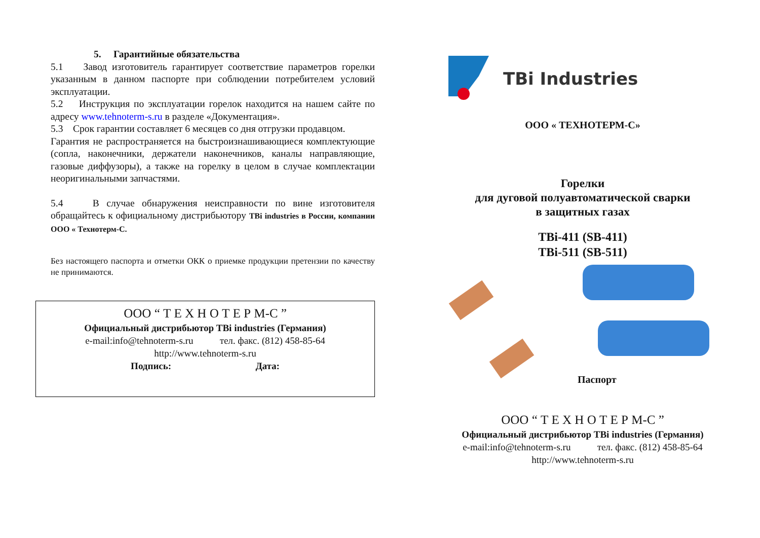5. Гарантийные обязательства
5.1 Завод изготовитель гарантирует соответствие параметров горелки указанным в данном паспорте при соблюдении потребителем условий эксплуатации.
5.2 Инструкция по эксплуатации горелок находится на нашем сайте по адресу www.tehnoterm-s.ru в разделе «Документация».
5.3 Срок гарантии составляет 6 месяцев со дня отгрузки продавцом.
Гарантия не распространяется на быстроизнашивающиеся комплектующие (сопла, наконечники, держатели наконечников, каналы направляющие, газовые диффузоры), а также на горелку в целом в случае комплектации неоригинальными запчастями.
5.4 В случае обнаружения неисправности по вине изготовителя обращайтесь к официальному дистрибьютору TBi industries в России, компании ООО « Технотерм-С.
Без настоящего паспорта и отметки ОКК о приемке продукции претензии по качеству не принимаются.
ООО “ Т Е Х Н О Т Е Р М-С ”
Официальный дистрибьютор TBi industries (Германия)
e-mail:info@tehnoterm-s.ru тел. факс. (812) 458-85-64
http://www.tehnoterm-s.ru
Подпись: Дата:
TBi Industries
ООО « ТЕХНОТЕРМ-С»
Горелки
для дуговой полуавтоматической сварки
в защитных газах
TBi-411 (SB-411)
TBi-511 (SB-511)
Паспорт
ООО “ Т Е Х Н О Т Е Р М-С ”
Официальный дистрибьютор TBi industries (Германия)
e-mail:info@tehnoterm-s.ru тел. факс. (812) 458-85-64
http://www.tehnoterm-s.ru